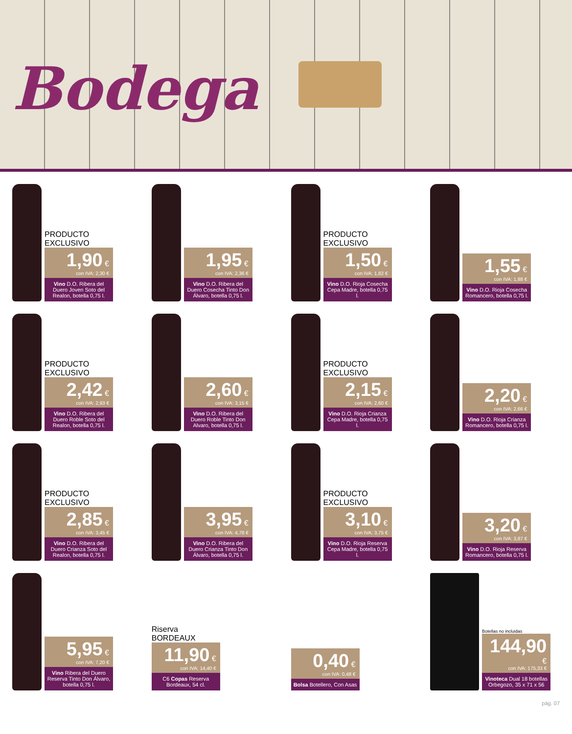Bodega
PRODUCTO EXCLUSIVO
1,90 €
con IVA: 2,30 €
Vino D.O. Ribera del Duero Joven Soto del Realon, botella 0,75 l.
1,95 €
con IVA: 2,36 €
Vino D.O. Ribera del Duero Cosecha Tinto Don Álvaro, botella 0,75 l.
PRODUCTO EXCLUSIVO
1,50 €
con IVA: 1,82 €
Vino D.O. Rioja Cosecha Cepa Madre, botella 0,75 l.
1,55 €
con IVA: 1,88 €
Vino D.O. Rioja Cosecha Romancero, botella 0,75 l.
PRODUCTO EXCLUSIVO
2,42 €
con IVA: 2,93 €
Vino D.O. Ribera del Duero Roble Soto del Realon, botella 0,75 l.
2,60 €
con IVA: 3,15 €
Vino D.O. Ribera del Duero Roble Tinto Don Alvaro, botella 0,75 l.
PRODUCTO EXCLUSIVO
2,15 €
con IVA: 2,60 €
Vino D.O. Rioja Crianza Cepa Madre, botella 0,75 l.
2,20 €
con IVA: 2,66 €
Vino D.O. Rioja Crianza Romancero, botella 0,75 l.
PRODUCTO EXCLUSIVO
2,85 €
con IVA: 3,45 €
Vino D.O. Ribera del Duero Crianza Soto del Realon, botella 0,75 l.
3,95 €
con IVA: 4,78 €
Vino D.O. Ribera del Duero Crianza Tinto Don Álvaro, botella 0,75 l.
PRODUCTO EXCLUSIVO
3,10 €
con IVA: 3,75 €
Vino D.O. Rioja Reserva Cepa Madre, botella 0,75 l.
3,20 €
con IVA: 3,87 €
Vino D.O. Rioja Reserva Romancero, botella 0,75 l.
5,95 €
con IVA: 7,20 €
Vino Ribera del Duero Reserva Tinto Don Álvaro, botella 0,75 l.
Riserva BORDEAUX
11,90 €
con IVA: 14,40 €
C6 Copas Reserva Bordeaux, 54 cl.
0,40 €
con IVA: 0,48 €
Bolsa Botellero, Con Asas
Botellas no incluidas
144,90 €
con IVA: 175,33 €
Vinoteca Dual 18 botellas Orbegozo, 35 x 71 x 56
pág. 07